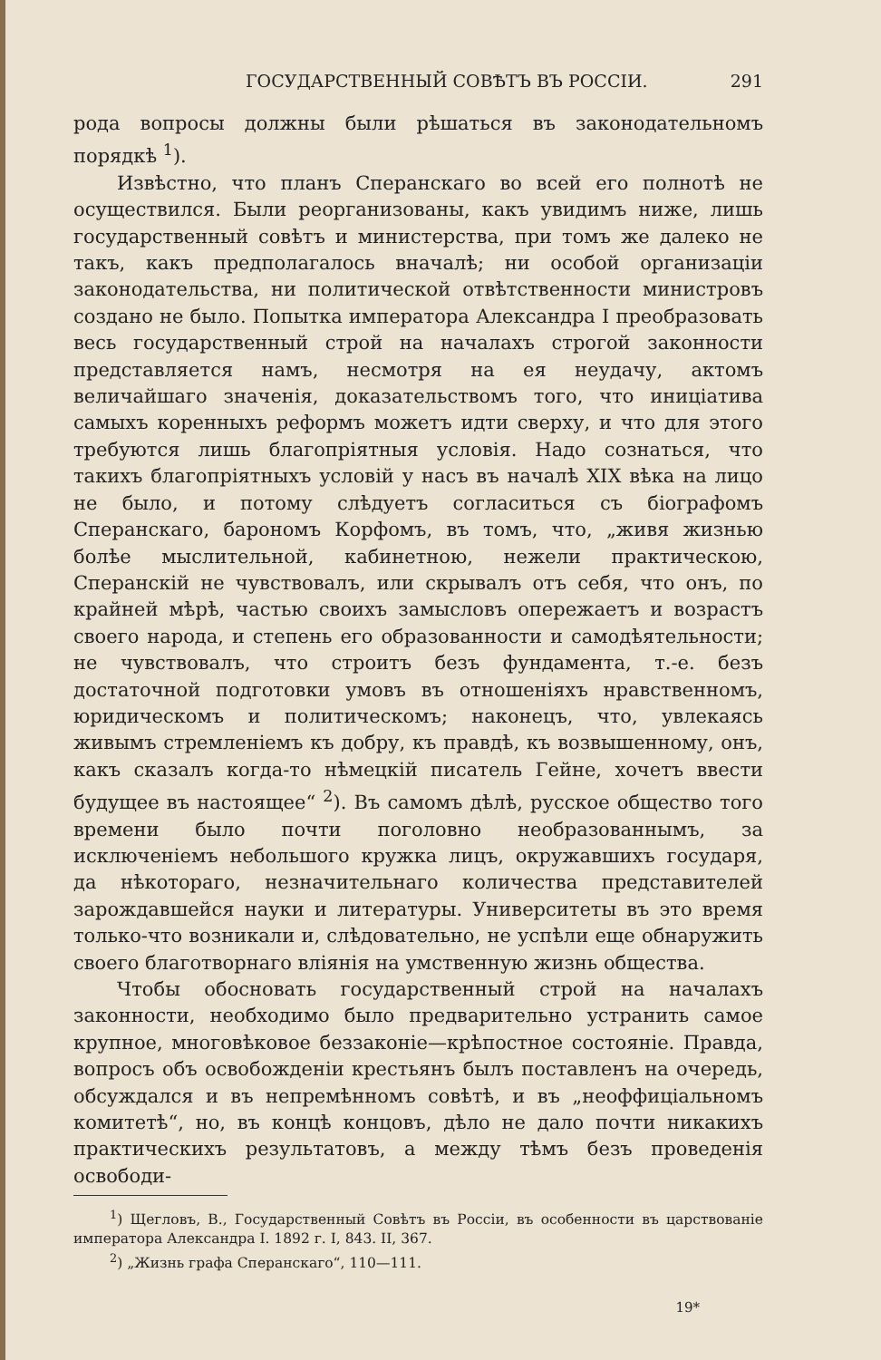ГОСУДАРСТВЕННЫЙ СОВѢТЪ ВЪ РОССІИ. 291
рода вопросы должны были рѣшаться въ законодательномъ порядкѣ <sup>1</sup>).
Извѣстно, что планъ Сперанскаго во всей его полнотѣ не осуществился. Были реорганизованы, какъ увидимъ ниже, лишь государственный совѣтъ и министерства, при томъ же далеко не такъ, какъ предполагалось вначалѣ; ни особой организаціи законодательства, ни политической отвѣтственности министровъ создано не было. Попытка императора Александра I преобразовать весь государственный строй на началахъ строгой законности представляется намъ, несмотря на ея неудачу, актомъ величайшаго значенія, доказательствомъ того, что иниціатива самыхъ коренныхъ реформъ можетъ идти сверху, и что для этого требуются лишь благопріятныя условія. Надо сознаться, что такихъ благопріятныхъ условій у насъ въ началѣ XIX вѣка на лицо не было, и потому слѣдуетъ согласиться съ біографомъ Сперанскаго, барономъ Корфомъ, въ томъ, что, „живя жизнью болѣе мыслительной, кабинетною, нежели практическою, Сперанскій не чувствовалъ, или скрывалъ отъ себя, что онъ, по крайней мѣрѣ, частью своихъ замысловъ опережаетъ и возрастъ своего народа, и степень его образованности и самодѣятельности; не чувствовалъ, что строитъ безъ фундамента, т.-е. безъ достаточной подготовки умовъ въ отношеніяхъ нравственномъ, юридическомъ и политическомъ; наконецъ, что, увлекаясь живымъ стремленіемъ къ добру, къ правдѣ, къ возвышенному, онъ, какъ сказалъ когда-то нѣмецкій писатель Гейне, хочетъ ввести будущее въ настоящее“ <sup>2</sup>). Въ самомъ дѣлѣ, русское общество того времени было почти поголовно необразованнымъ, за исключеніемъ небольшого кружка лицъ, окружавшихъ государя, да нѣкотораго, незначительнаго количества представителей зарождавшейся науки и литературы. Университеты въ это время только-что возникали и, слѣдовательно, не успѣли еще обнаружить своего благотворнаго вліянія на умственную жизнь общества.
Чтобы обосновать государственный строй на началахъ законности, необходимо было предварительно устранить самое крупное, многовѣковое беззаконіе—крѣпостное состояніе. Правда, вопросъ объ освобожденіи крестьянъ былъ поставленъ на очередь, обсуждался и въ непремѣнномъ совѣтѣ, и въ „неоффиціальномъ комитетѣ“, но, въ концѣ концовъ, дѣло не дало почти никакихъ практическихъ результатовъ, а между тѣмъ безъ проведенія освободи-
<sup>1</sup>) Щегловъ, В., Государственный Совѣтъ въ Россіи, въ особенности въ царствованіе императора Александра I. 1892 г. I, 843. II, 367.
<sup>2</sup>) „Жизнь графа Сперанскаго“, 110—111.
19*